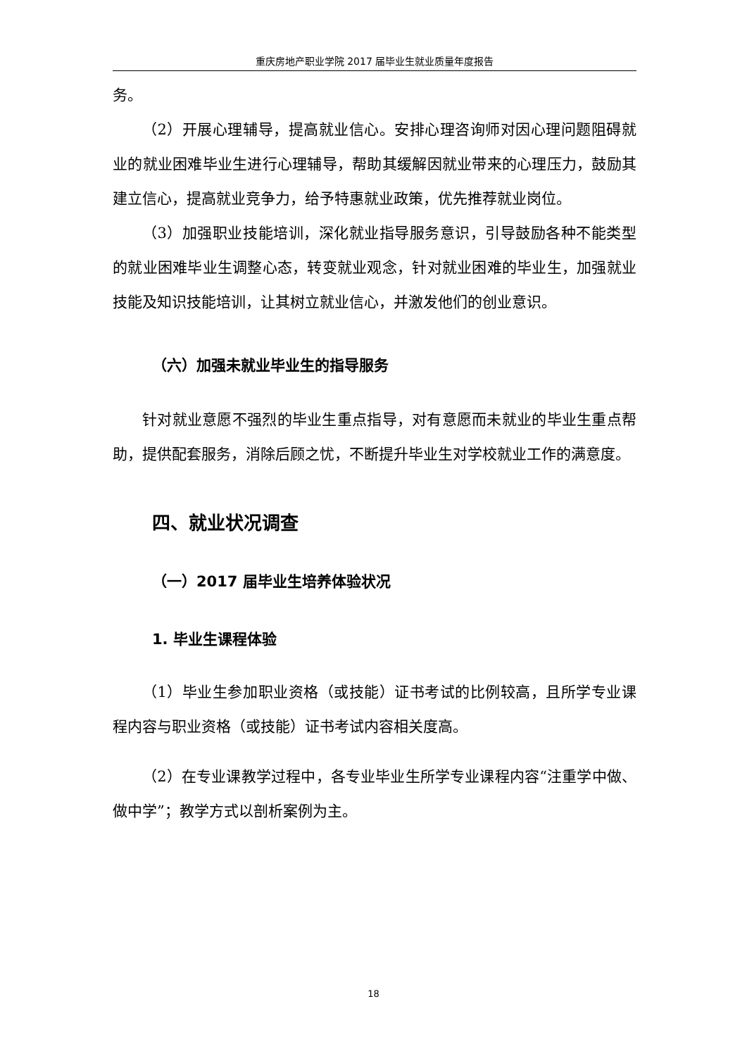重庆房地产职业学院 2017 届毕业生就业质量年度报告
务。
（2）开展心理辅导，提高就业信心。安排心理咨询师对因心理问题阻碍就业的就业困难毕业生进行心理辅导，帮助其缓解因就业带来的心理压力，鼓励其建立信心，提高就业竞争力，给予特惠就业政策，优先推荐就业岗位。
（3）加强职业技能培训，深化就业指导服务意识，引导鼓励各种不能类型的就业困难毕业生调整心态，转变就业观念，针对就业困难的毕业生，加强就业技能及知识技能培训，让其树立就业信心，并激发他们的创业意识。
（六）加强未就业毕业生的指导服务
针对就业意愿不强烈的毕业生重点指导，对有意愿而未就业的毕业生重点帮助，提供配套服务，消除后顾之忧，不断提升毕业生对学校就业工作的满意度。
四、就业状况调查
（一）2017 届毕业生培养体验状况
1. 毕业生课程体验
（1）毕业生参加职业资格（或技能）证书考试的比例较高，且所学专业课程内容与职业资格（或技能）证书考试内容相关度高。
（2）在专业课教学过程中，各专业毕业生所学专业课程内容“注重学中做、做中学”；教学方式以剖析案例为主。
18